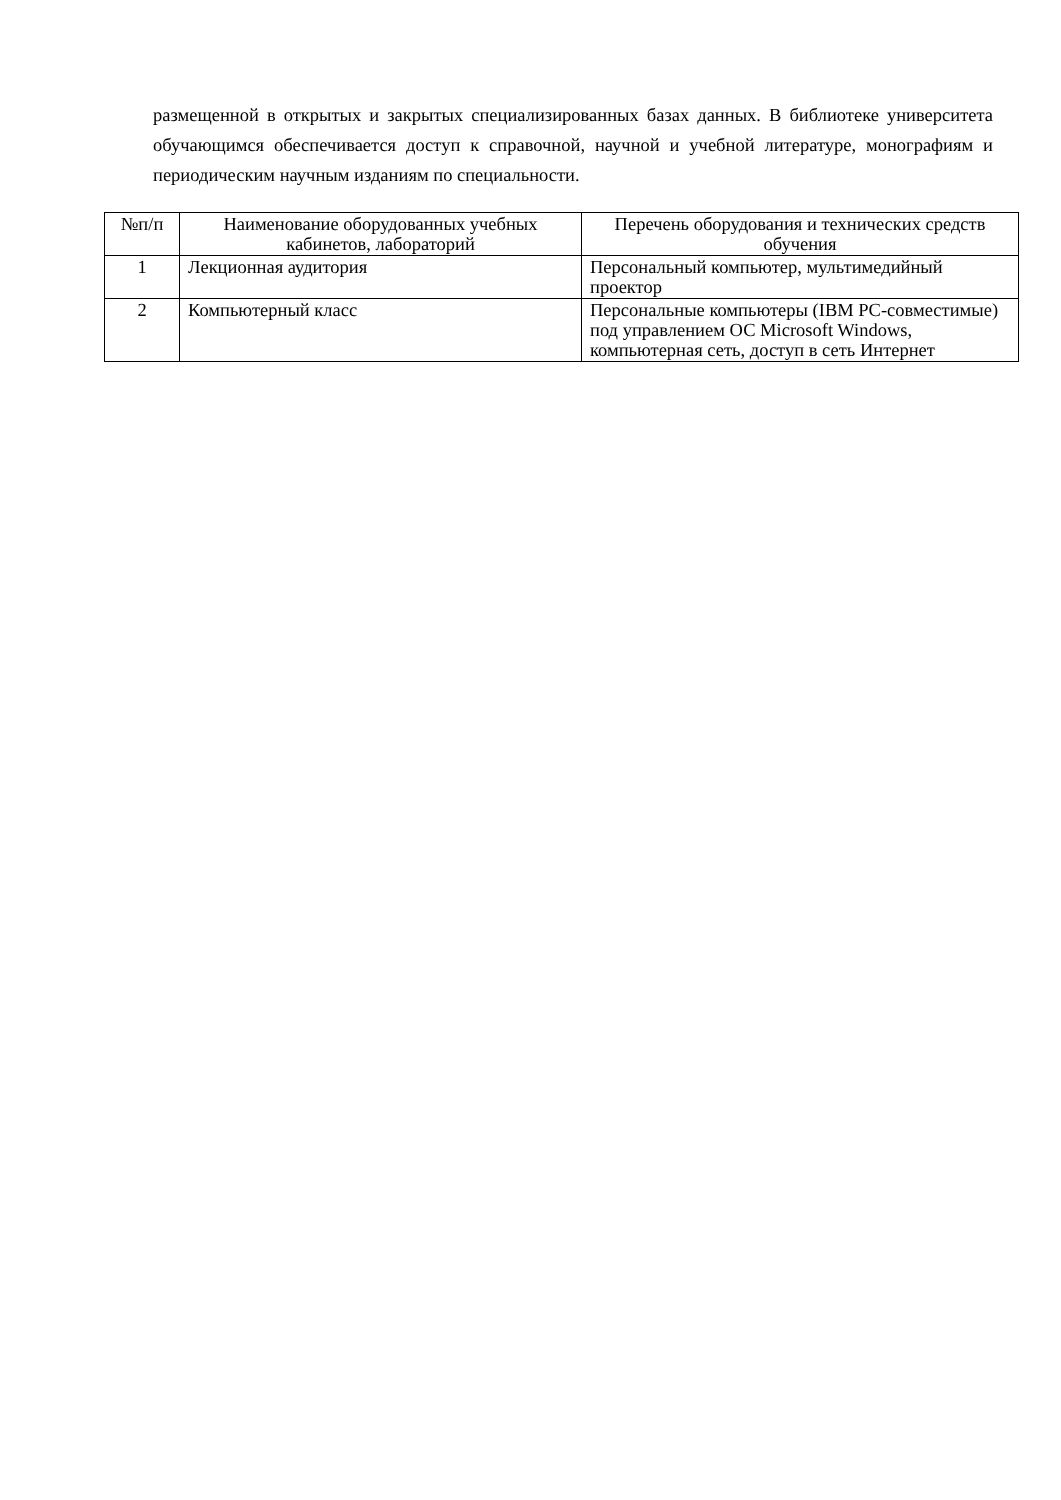размещенной в открытых и закрытых специализированных базах данных. В библиотеке университета обучающимся обеспечивается доступ к справочной, научной и учебной литературе, монографиям и периодическим научным изданиям по специальности.
| №п/п | Наименование оборудованных учебных кабинетов, лабораторий | Перечень оборудования и технических средств обучения |
| --- | --- | --- |
| 1 | Лекционная аудитория | Персональный компьютер, мультимедийный проектор |
| 2 | Компьютерный класс | Персональные компьютеры (IBM PC-совместимые) под управлением ОС Microsoft Windows, компьютерная сеть, доступ в сеть Интернет |